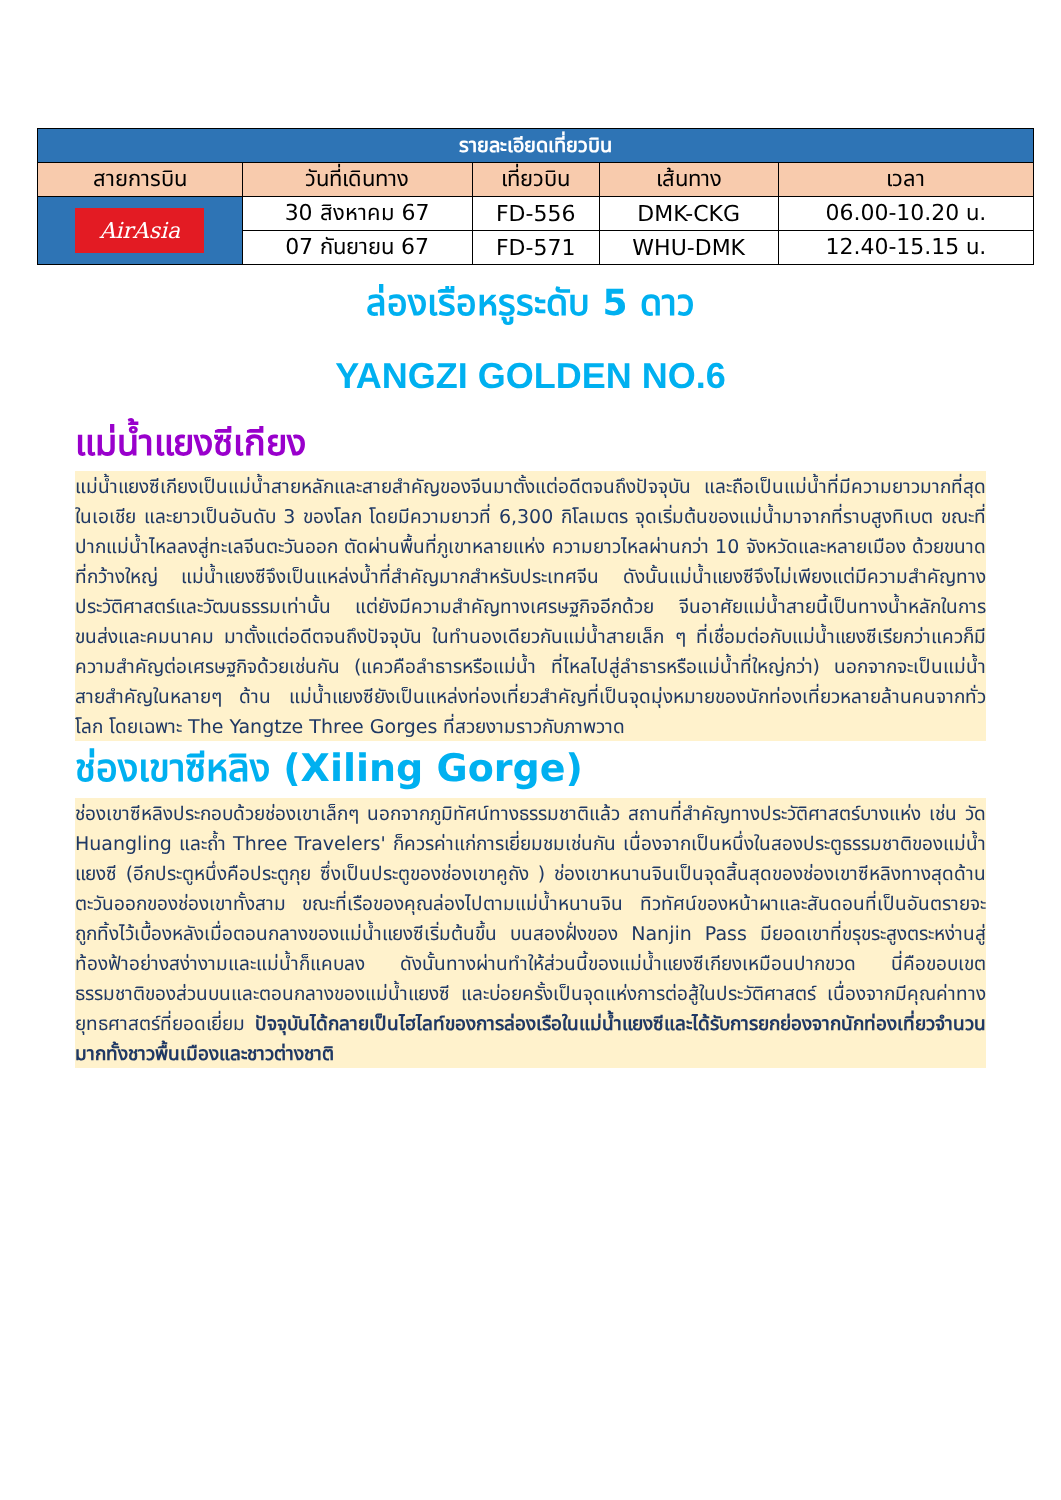| รายละเอียดเที่ยวบิน | | | | |
| --- | --- | --- | --- | --- |
| สายการบิน | วันที่เดินทาง | เที่ยวบิน | เส้นทาง | เวลา |
| AirAsia | 30 สิงหาคม 67 | FD-556 | DMK-CKG | 06.00-10.20 น. |
| | 07 กันยายน 67 | FD-571 | WHU-DMK | 12.40-15.15 น. |
ล่องเรือหรูระดับ 5 ดาว
YANGZI GOLDEN NO.6
แม่น้ำแยงซีเกียง
แม่น้ำแยงซีเกียงเป็นแม่น้ำสายหลักและสายสำคัญของจีนมาตั้งแต่อดีตจนถึงปัจจุบัน และถือเป็นแม่น้ำที่มีความยาวมากที่สุดในเอเชีย และยาวเป็นอันดับ 3 ของโลก โดยมีความยาวที่ 6,300 กิโลเมตร จุดเริ่มต้นของแม่น้ำมาจากที่ราบสูงทิเบต ขณะที่ปากแม่น้ำไหลลงสู่ทะเลจีนตะวันออก ตัดผ่านพื้นที่ภูเขาหลายแห่ง ความยาวไหลผ่านกว่า 10 จังหวัดและหลายเมือง ด้วยขนาดที่กว้างใหญ่ แม่น้ำแยงซีจึงเป็นแหล่งน้ำที่สำคัญมากสำหรับประเทศจีน ดังนั้นแม่น้ำแยงซีจึงไม่เพียงแต่มีความสำคัญทางประวัติศาสตร์และวัฒนธรรมเท่านั้น แต่ยังมีความสำคัญทางเศรษฐกิจอีกด้วย จีนอาศัยแม่น้ำสายนี้เป็นทางน้ำหลักในการขนส่งและคมนาคม มาตั้งแต่อดีตจนถึงปัจจุบัน ในทำนองเดียวกันแม่น้ำสายเล็ก ๆ ที่เชื่อมต่อกับแม่น้ำแยงซีเรียกว่าแควก็มีความสำคัญต่อเศรษฐกิจด้วยเช่นกัน (แควคือลำธารหรือแม่น้ำ ที่ไหลไปสู่ลำธารหรือแม่น้ำที่ใหญ่กว่า) นอกจากจะเป็นแม่น้ำสายสำคัญในหลายๆ ด้าน แม่น้ำแยงซียังเป็นแหล่งท่องเที่ยวสำคัญที่เป็นจุดมุ่งหมายของนักท่องเที่ยวหลายล้านคนจากทั่วโลก โดยเฉพาะ The Yangtze Three Gorges ที่สวยงามราวกับภาพวาด
ช่องเขาซีหลิง (Xiling Gorge)
ช่องเขาซีหลิงประกอบด้วยช่องเขาเล็กๆ นอกจากภูมิทัศน์ทางธรรมชาติแล้ว สถานที่สำคัญทางประวัติศาสตร์บางแห่ง เช่น วัด Huangling และถ้ำ Three Travelers' ก็ควรค่าแก่การเยี่ยมชมเช่นกัน เนื่องจากเป็นหนึ่งในสองประตูธรรมชาติของแม่น้ำแยงซี (อีกประตูหนึ่งคือประตูกุย ซึ่งเป็นประตูของช่องเขาคูถัง ) ช่องเขาหนานจินเป็นจุดสิ้นสุดของช่องเขาซีหลิงทางสุดด้านตะวันออกของช่องเขาทั้งสาม ขณะที่เรือของคุณล่องไปตามแม่น้ำหนานจิน ทิวทัศน์ของหน้าผาและสันดอนที่เป็นอันตรายจะถูกทิ้งไว้เบื้องหลังเมื่อตอนกลางของแม่น้ำแยงซีเริ่มต้นขึ้น บนสองฝั่งของ Nanjin Pass มียอดเขาที่ขรุขระสูงตระหง่านสู่ท้องฟ้าอย่างสง่างามและแม่น้ำก็แคบลง ดังนั้นทางผ่านทำให้ส่วนนี้ของแม่น้ำแยงซีเกียงเหมือนปากขวด นี่คือขอบเขตธรรมชาติของส่วนบนและตอนกลางของแม่น้ำแยงซี และบ่อยครั้งเป็นจุดแห่งการต่อสู้ในประวัติศาสตร์ เนื่องจากมีคุณค่าทางยุทธศาสตร์ที่ยอดเยี่ยม ปัจจุบันได้กลายเป็นไฮไลท์ของการล่องเรือในแม่น้ำแยงซีและได้รับการยกย่องจากนักท่องเที่ยวจำนวนมากทั้งชาวพื้นเมืองและชาวต่างชาติ